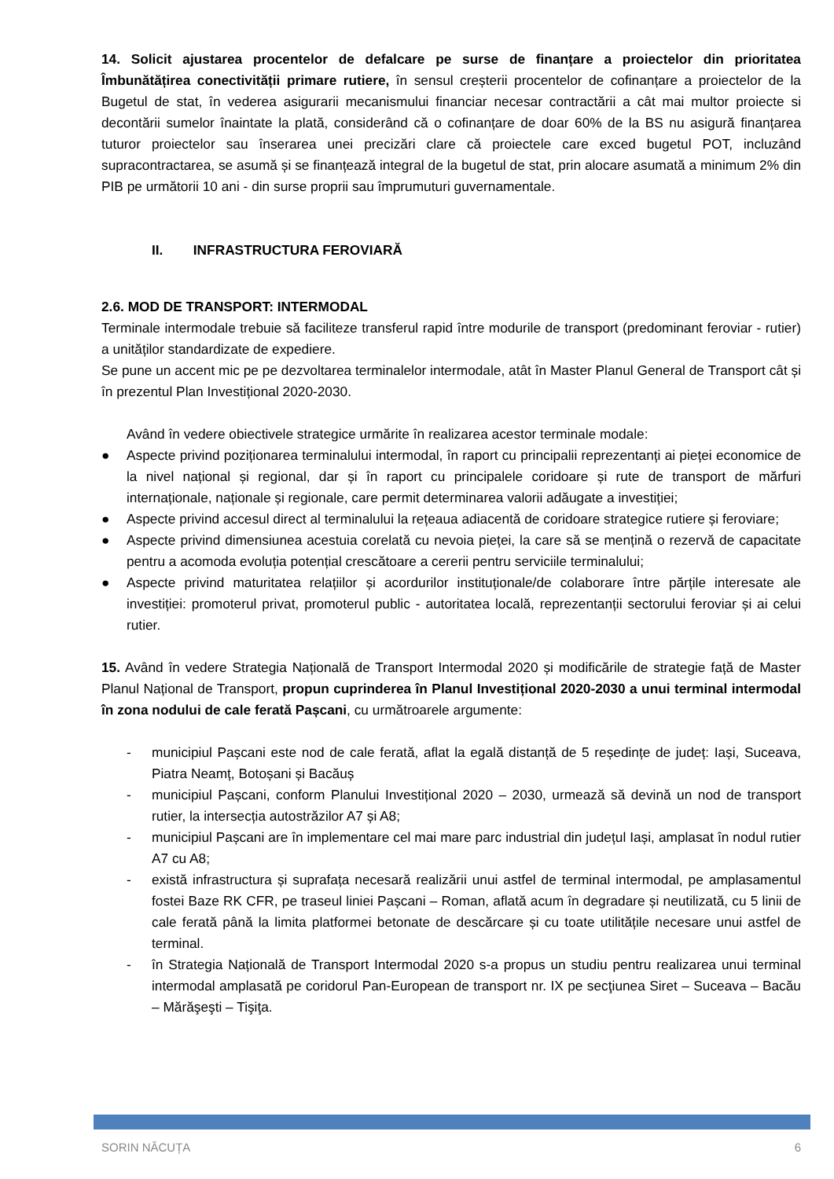14. Solicit ajustarea procentelor de defalcare pe surse de finanțare a proiectelor din prioritatea Îmbunătățirea conectivității primare rutiere, în sensul creșterii procentelor de cofinanțare a proiectelor de la Bugetul de stat, în vederea asigurarii mecanismului financiar necesar contractării a cât mai multor proiecte si decontării sumelor înaintate la plată, considerând că o cofinanțare de doar 60% de la BS nu asigură finanțarea tuturor proiectelor sau înserarea unei precizări clare că proiectele care exced bugetul POT, incluzând supracontractarea, se asumă și se finanțează integral de la bugetul de stat, prin alocare asumată a minimum 2% din PIB pe următorii 10 ani - din surse proprii sau împrumuturi guvernamentale.
II. INFRASTRUCTURA FEROVIARĂ
2.6. MOD DE TRANSPORT: INTERMODAL
Terminale intermodale trebuie să faciliteze transferul rapid între modurile de transport (predominant feroviar - rutier) a unităților standardizate de expediere.
Se pune un accent mic pe pe dezvoltarea terminalelor intermodale, atât în Master Planul General de Transport cât și în prezentul Plan Investițional 2020-2030.
Având în vedere obiectivele strategice urmărite în realizarea acestor terminale modale:
● Aspecte privind poziționarea terminalului intermodal, în raport cu principalii reprezentanți ai pieței economice de la nivel național și regional, dar și în raport cu principalele coridoare și rute de transport de mărfuri internaționale, naționale și regionale, care permit determinarea valorii adăugate a investiției;
● Aspecte privind accesul direct al terminalului la rețeaua adiacentă de coridoare strategice rutiere și feroviare;
● Aspecte privind dimensiunea acestuia corelată cu nevoia pieței, la care să se mențină o rezervă de capacitate pentru a acomoda evoluția potențial crescătoare a cererii pentru serviciile terminalului;
● Aspecte privind maturitatea relațiilor și acordurilor instituționale/de colaborare între părțile interesate ale investiției: promoterul privat, promoterul public - autoritatea locală, reprezentanții sectorului feroviar și ai celui rutier.
15. Având în vedere Strategia Națională de Transport Intermodal 2020 și modificările de strategie față de Master Planul Național de Transport, propun cuprinderea în Planul Investițional 2020-2030 a unui terminal intermodal în zona nodului de cale ferată Pașcani, cu următroarele argumente:
- municipiul Pașcani este nod de cale ferată, aflat la egală distanță de 5 reședințe de județ: Iași, Suceava, Piatra Neamț, Botoșani și Bacăuș
- municipiul Pașcani, conform Planului Investițional 2020 – 2030, urmează să devină un nod de transport rutier, la intersecția autostrăzilor A7 și A8;
- municipiul Pașcani are în implementare cel mai mare parc industrial din județul Iași, amplasat în nodul rutier A7 cu A8;
- există infrastructura și suprafața necesară realizării unui astfel de terminal intermodal, pe amplasamentul fostei Baze RK CFR, pe traseul liniei Pașcani – Roman, aflată acum în degradare și neutilizată, cu 5 linii de cale ferată până la limita platformei betonate de descărcare și cu toate utilitățile necesare unui astfel de terminal.
- în Strategia Națională de Transport Intermodal 2020 s-a propus un studiu pentru realizarea unui terminal intermodal amplasată pe coridorul Pan-European de transport nr. IX pe secţiunea Siret – Suceava – Bacău – Mărăşeşti – Tişiţa.
SORIN NĂCUȚA 6